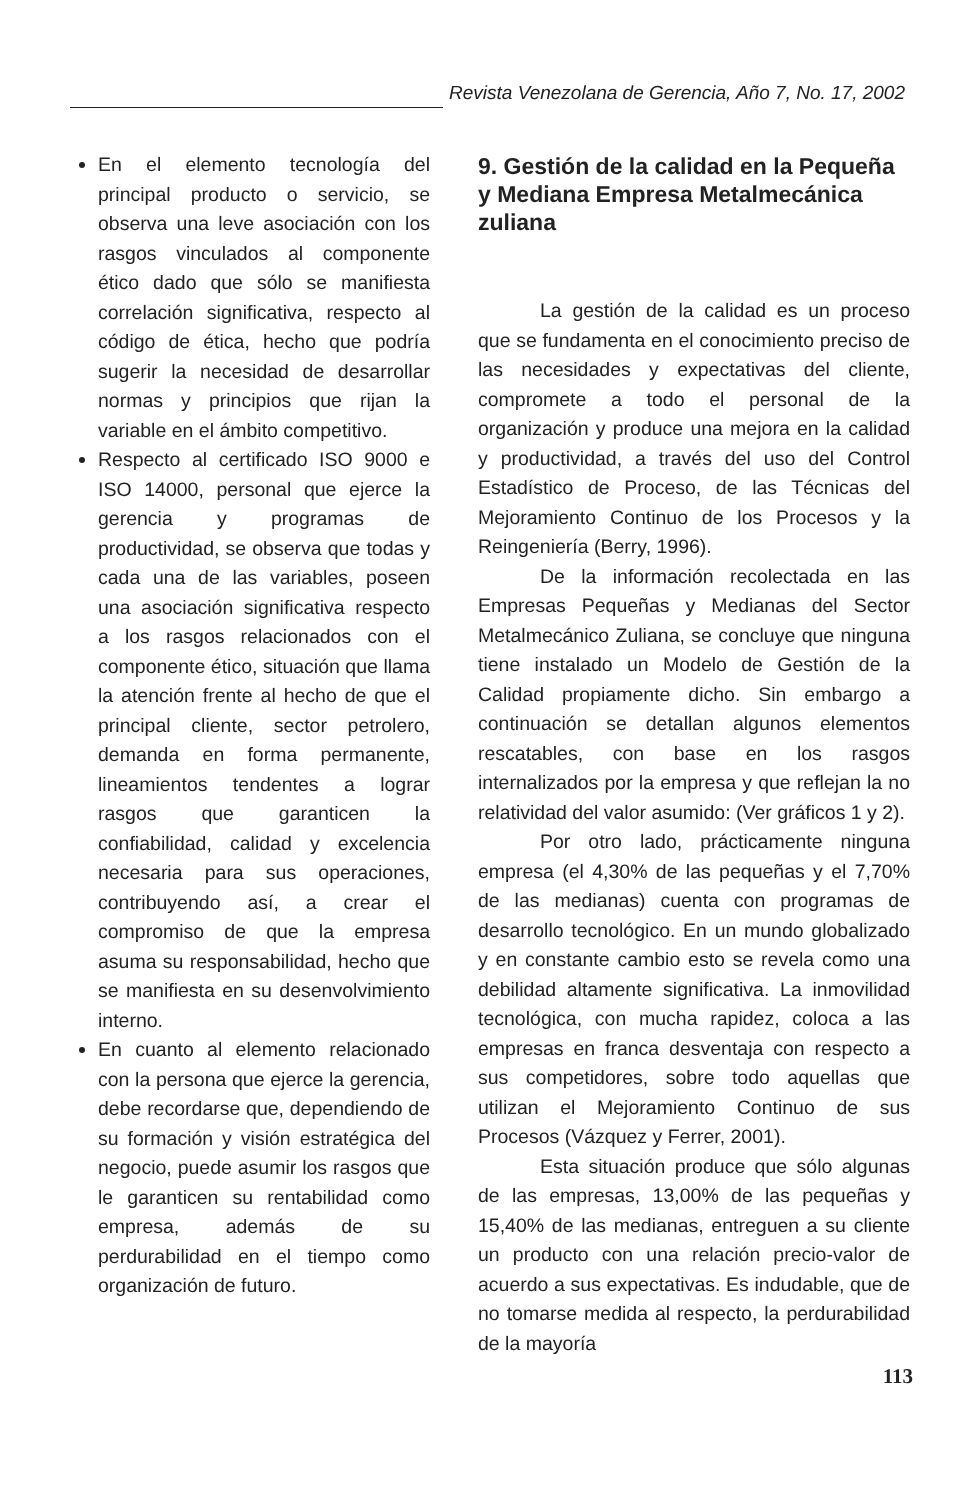Revista Venezolana de Gerencia, Año 7, No. 17, 2002
En el elemento tecnología del principal producto o servicio, se observa una leve asociación con los rasgos vinculados al componente ético dado que sólo se manifiesta correlación significativa, respecto al código de ética, hecho que podría sugerir la necesidad de desarrollar normas y principios que rijan la variable en el ámbito competitivo.
Respecto al certificado ISO 9000 e ISO 14000, personal que ejerce la gerencia y programas de productividad, se observa que todas y cada una de las variables, poseen una asociación significativa respecto a los rasgos relacionados con el componente ético, situación que llama la atención frente al hecho de que el principal cliente, sector petrolero, demanda en forma permanente, lineamientos tendentes a lograr rasgos que garanticen la confiabilidad, calidad y excelencia necesaria para sus operaciones, contribuyendo así, a crear el compromiso de que la empresa asuma su responsabilidad, hecho que se manifiesta en su desenvolvimiento interno.
En cuanto al elemento relacionado con la persona que ejerce la gerencia, debe recordarse que, dependiendo de su formación y visión estratégica del negocio, puede asumir los rasgos que le garanticen su rentabilidad como empresa, además de su perdurabilidad en el tiempo como organización de futuro.
9. Gestión de la calidad en la Pequeña y Mediana Empresa Metalmecánica zuliana
La gestión de la calidad es un proceso que se fundamenta en el conocimiento preciso de las necesidades y expectativas del cliente, compromete a todo el personal de la organización y produce una mejora en la calidad y productividad, a través del uso del Control Estadístico de Proceso, de las Técnicas del Mejoramiento Continuo de los Procesos y la Reingeniería (Berry, 1996).
De la información recolectada en las Empresas Pequeñas y Medianas del Sector Metalmecánico Zuliana, se concluye que ninguna tiene instalado un Modelo de Gestión de la Calidad propiamente dicho. Sin embargo a continuación se detallan algunos elementos rescatables, con base en los rasgos internalizados por la empresa y que reflejan la no relatividad del valor asumido: (Ver gráficos 1 y 2).
Por otro lado, prácticamente ninguna empresa (el 4,30% de las pequeñas y el 7,70% de las medianas) cuenta con programas de desarrollo tecnológico. En un mundo globalizado y en constante cambio esto se revela como una debilidad altamente significativa. La inmovilidad tecnológica, con mucha rapidez, coloca a las empresas en franca desventaja con respecto a sus competidores, sobre todo aquellas que utilizan el Mejoramiento Continuo de sus Procesos (Vázquez y Ferrer, 2001).
Esta situación produce que sólo algunas de las empresas, 13,00% de las pequeñas y 15,40% de las medianas, entreguen a su cliente un producto con una relación precio-valor de acuerdo a sus expectativas. Es indudable, que de no tomarse medida al respecto, la perdurabilidad de la mayoría
113